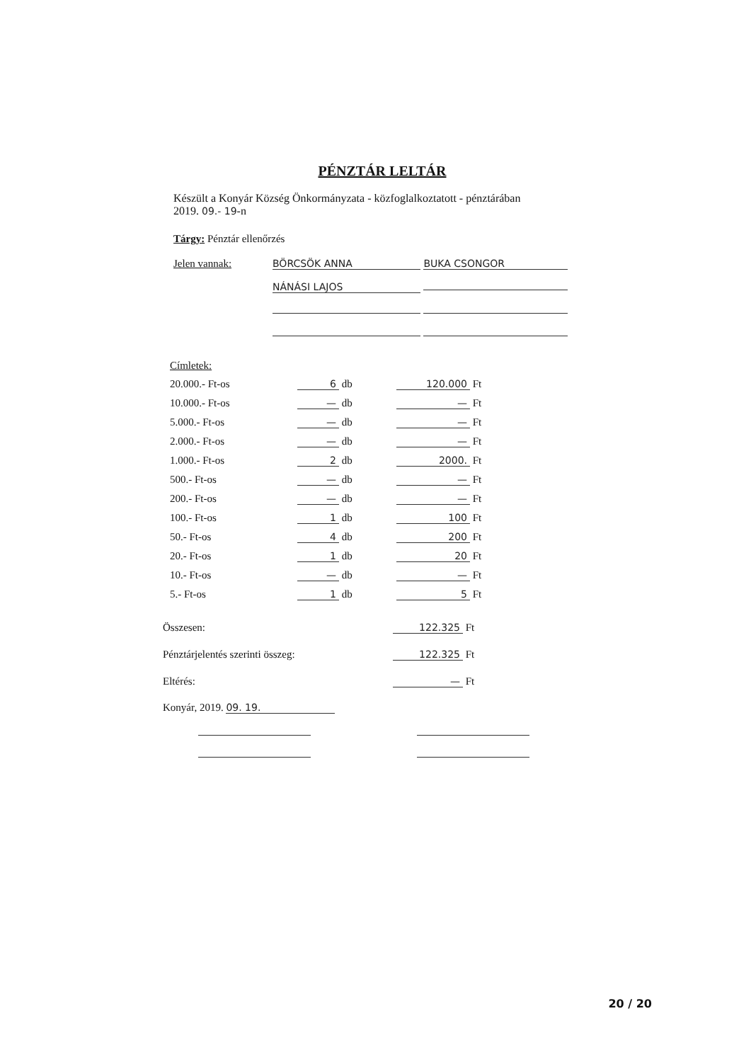PÉNZTÁR LELTÁR
Készült a Konyár Község Önkormányzata - közfoglalkoztatott - pénztárában
2019. 09.- 19-n
Tárgy: Pénztár ellenőrzés
Jelen vannak: BÖRCSÖK ANNA BUKA CSONGOR
NÁNÁSI LAJOS
Címletek:
| 20.000.- Ft-os | 6 db | 120.000 Ft |
| 10.000.- Ft-os | — db | — Ft |
| 5.000.- Ft-os | — db | — Ft |
| 2.000.- Ft-os | — db | — Ft |
| 1.000.- Ft-os | 2 db | 2000. Ft |
| 500.- Ft-os | — db | — Ft |
| 200.- Ft-os | — db | — Ft |
| 100.- Ft-os | 1 db | 100 Ft |
| 50.- Ft-os | 4 db | 200 Ft |
| 20.- Ft-os | 1 db | 20 Ft |
| 10.- Ft-os | — db | — Ft |
| 5.- Ft-os | 1 db | 5 Ft |
| Összesen: | 122.325 Ft |
| Pénztárjelentés szerinti összeg: | 122.325 Ft |
| Eltérés: | — Ft |
Konyár, 2019. 09. 19.
20 / 20